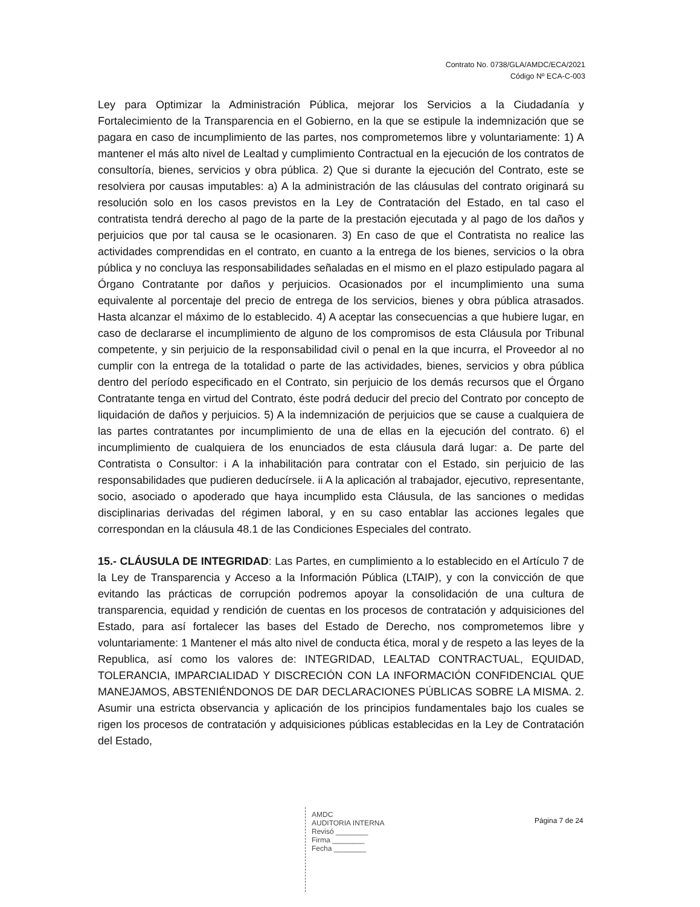Contrato No. 0738/GLA/AMDC/ECA/2021
Código Nº ECA-C-003
Ley para Optimizar la Administración Pública, mejorar los Servicios a la Ciudadanía y Fortalecimiento de la Transparencia en el Gobierno, en la que se estipule la indemnización que se pagara en caso de incumplimiento de las partes, nos comprometemos libre y voluntariamente: 1) A mantener el más alto nivel de Lealtad y cumplimiento Contractual en la ejecución de los contratos de consultoría, bienes, servicios y obra pública. 2) Que si durante la ejecución del Contrato, este se resolviera por causas imputables: a) A la administración de las cláusulas del contrato originará su resolución solo en los casos previstos en la Ley de Contratación del Estado, en tal caso el contratista tendrá derecho al pago de la parte de la prestación ejecutada y al pago de los daños y perjuicios que por tal causa se le ocasionaren. 3) En caso de que el Contratista no realice las actividades comprendidas en el contrato, en cuanto a la entrega de los bienes, servicios o la obra pública y no concluya las responsabilidades señaladas en el mismo en el plazo estipulado pagara al Órgano Contratante por daños y perjuicios. Ocasionados por el incumplimiento una suma equivalente al porcentaje del precio de entrega de los servicios, bienes y obra pública atrasados. Hasta alcanzar el máximo de lo establecido. 4) A aceptar las consecuencias a que hubiere lugar, en caso de declararse el incumplimiento de alguno de los compromisos de esta Cláusula por Tribunal competente, y sin perjuicio de la responsabilidad civil o penal en la que incurra, el Proveedor al no cumplir con la entrega de la totalidad o parte de las actividades, bienes, servicios y obra pública dentro del período especificado en el Contrato, sin perjuicio de los demás recursos que el Órgano Contratante tenga en virtud del Contrato, éste podrá deducir del precio del Contrato por concepto de liquidación de daños y perjuicios. 5) A la indemnización de perjuicios que se cause a cualquiera de las partes contratantes por incumplimiento de una de ellas en la ejecución del contrato. 6) el incumplimiento de cualquiera de los enunciados de esta cláusula dará lugar: a. De parte del Contratista o Consultor: i A la inhabilitación para contratar con el Estado, sin perjuicio de las responsabilidades que pudieren deducírsele. ii A la aplicación al trabajador, ejecutivo, representante, socio, asociado o apoderado que haya incumplido esta Cláusula, de las sanciones o medidas disciplinarias derivadas del régimen laboral, y en su caso entablar las acciones legales que correspondan en la cláusula 48.1 de las Condiciones Especiales del contrato.
15.- CLÁUSULA DE INTEGRIDAD: Las Partes, en cumplimiento a lo establecido en el Artículo 7 de la Ley de Transparencia y Acceso a la Información Pública (LTAIP), y con la convicción de que evitando las prácticas de corrupción podremos apoyar la consolidación de una cultura de transparencia, equidad y rendición de cuentas en los procesos de contratación y adquisiciones del Estado, para así fortalecer las bases del Estado de Derecho, nos comprometemos libre y voluntariamente: 1 Mantener el más alto nivel de conducta ética, moral y de respeto a las leyes de la Republica, así como los valores de: INTEGRIDAD, LEALTAD CONTRACTUAL, EQUIDAD, TOLERANCIA, IMPARCIALIDAD Y DISCRECIÓN CON LA INFORMACIÓN CONFIDENCIAL QUE MANEJAMOS, ABSTENIÉNDONOS DE DAR DECLARACIONES PÚBLICAS SOBRE LA MISMA. 2. Asumir una estricta observancia y aplicación de los principios fundamentales bajo los cuales se rigen los procesos de contratación y adquisiciones públicas establecidas en la Ley de Contratación del Estado,
AMDC
AUDITORIA INTERNA
Revisó ________
Firma ________
Fecha ________
Página 7 de 24